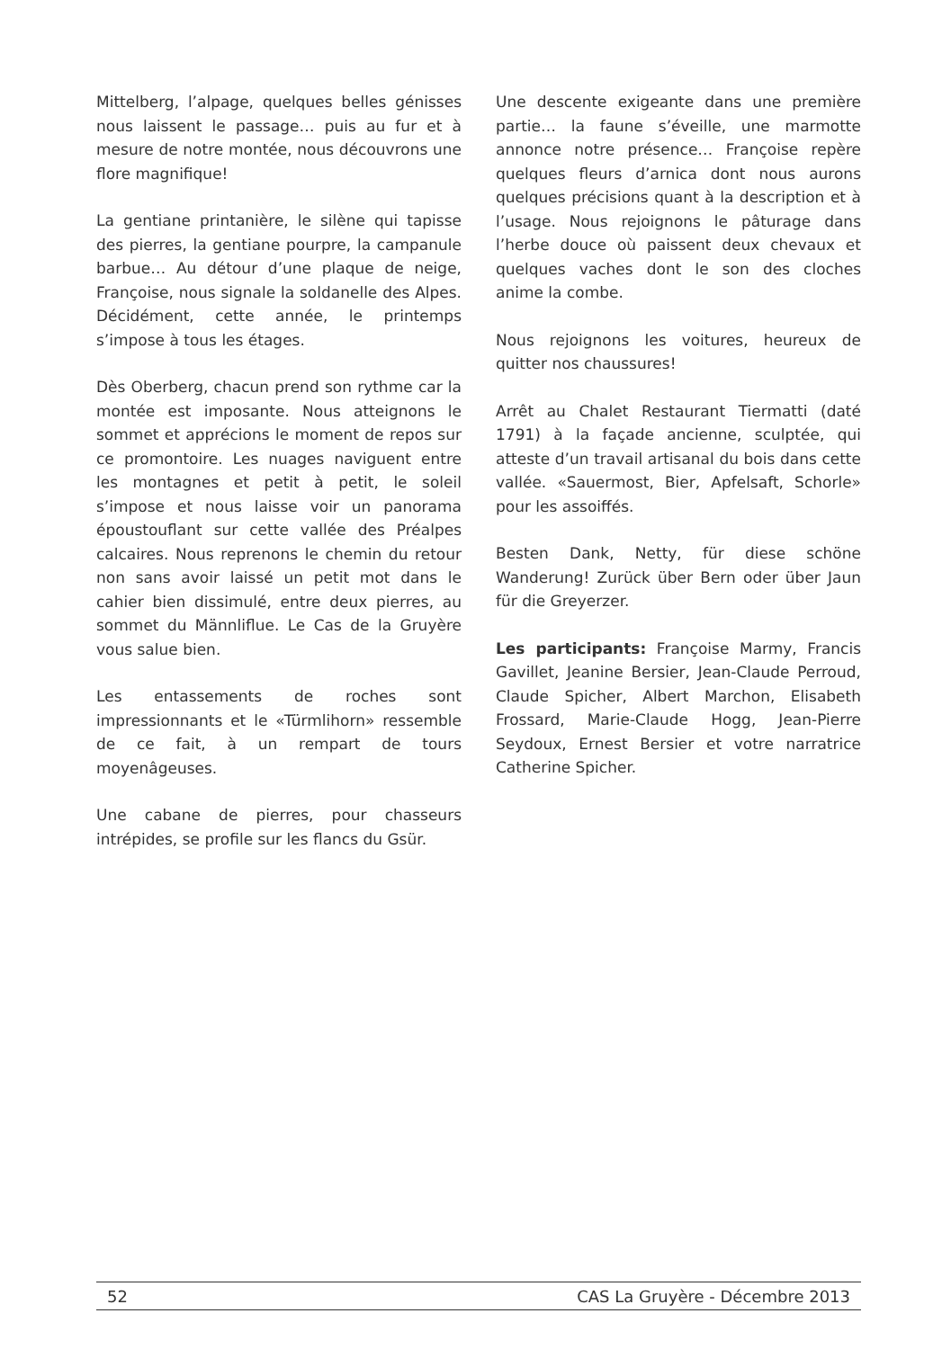Mittelberg, l’alpage, quelques belles génisses nous laissent le passage… puis au fur et à mesure de notre montée, nous découvrons une flore magnifique!
La gentiane printanière, le silène qui tapisse des pierres, la gentiane pourpre, la campanule barbue… Au détour d’une plaque de neige, Françoise, nous signale la soldanelle des Alpes. Décidément, cette année, le printemps s’impose à tous les étages.
Dès Oberberg, chacun prend son rythme car la montée est imposante. Nous atteignons le sommet et apprécions le moment de repos sur ce promontoire. Les nuages naviguent entre les montagnes et petit à petit, le soleil s’impose et nous laisse voir un panorama époustouflant sur cette vallée des Préalpes calcaires. Nous reprenons le chemin du retour non sans avoir laissé un petit mot dans le cahier bien dissimulé, entre deux pierres, au sommet du Männliflue. Le Cas de la Gruyère vous salue bien.
Les entassements de roches sont impressionnants et le «Türmlihorn» ressemble de ce fait, à un rempart de tours moyenâgeuses.
Une cabane de pierres, pour chasseurs intrépides, se profile sur les flancs du Gsür.
Une descente exigeante dans une première partie… la faune s’éveille, une marmotte annonce notre présence… Françoise repère quelques fleurs d’arnica dont nous aurons quelques précisions quant à la description et à l’usage. Nous rejoignons le pâturage dans l’herbe douce où paissent deux chevaux et quelques vaches dont le son des cloches anime la combe.
Nous rejoignons les voitures, heureux de quitter nos chaussures!
Arrêt au Chalet Restaurant Tiermatti (daté 1791) à la façade ancienne, sculptée, qui atteste d’un travail artisanal du bois dans cette vallée. «Sauermost, Bier, Apfelsaft, Schorle» pour les assoiffés.
Besten Dank, Netty, für diese schöne Wanderung! Zurück über Bern oder über Jaun für die Greyerzer.
Les participants: Françoise Marmy, Francis Gavillet, Jeanine Bersier, Jean-Claude Perroud, Claude Spicher, Albert Marchon, Elisabeth Frossard, Marie-Claude Hogg, Jean-Pierre Seydoux, Ernest Bersier et votre narratrice Catherine Spicher.
52 CAS La Gruyère - Décembre 2013